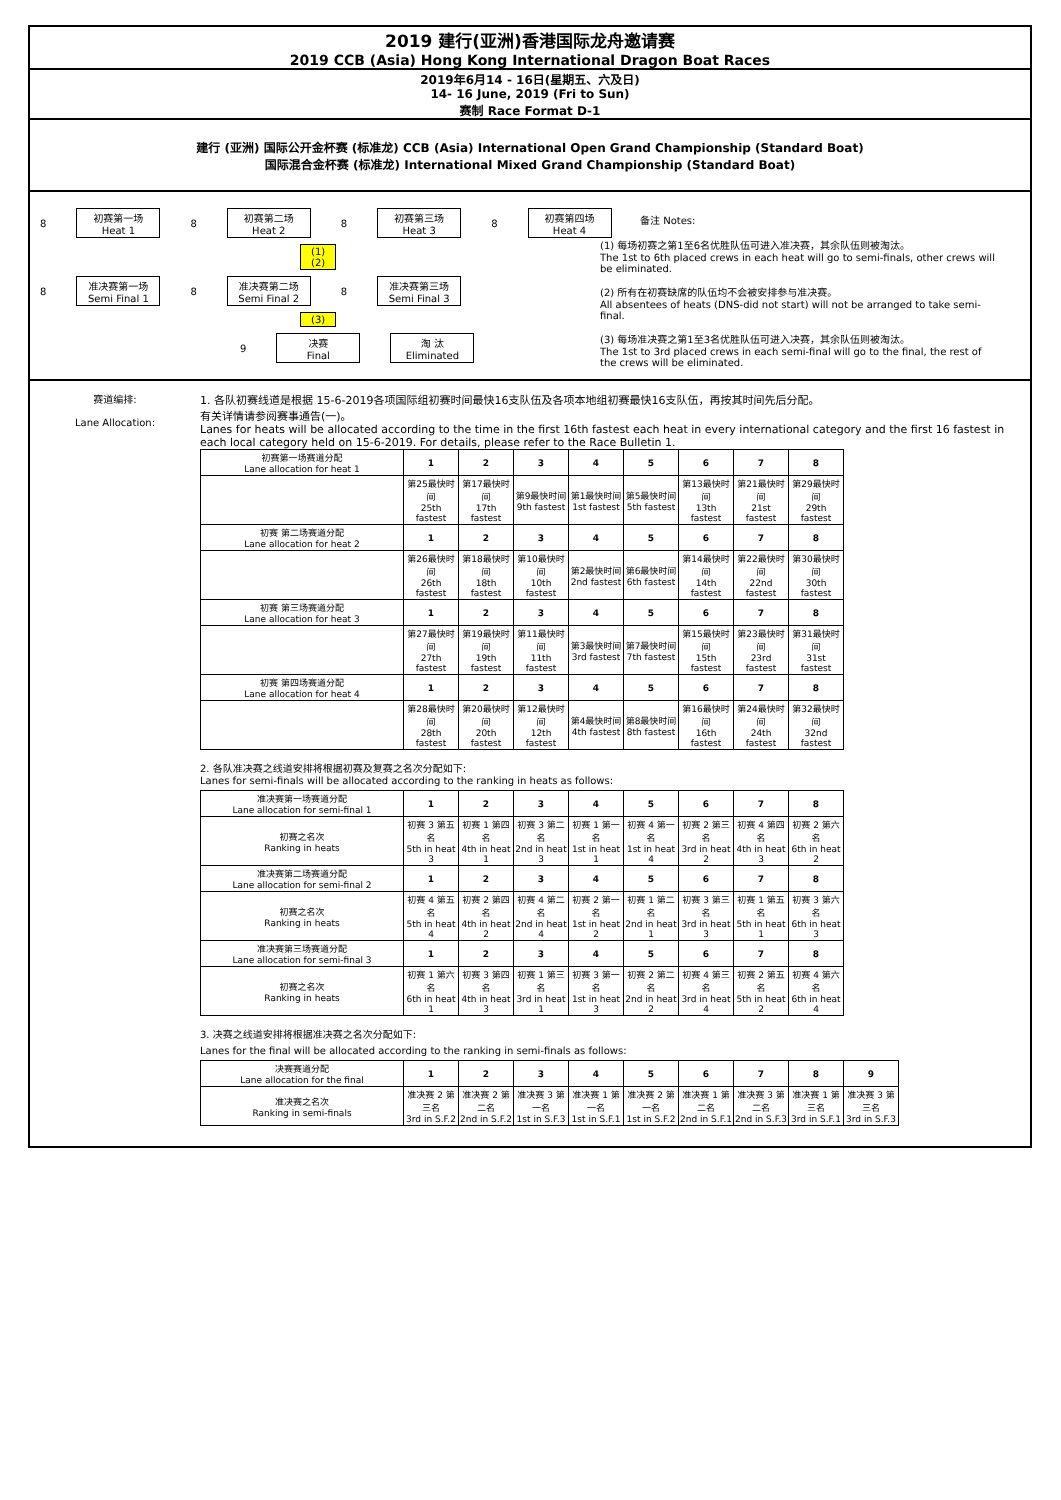2019 建行(亚洲)香港国际龙舟邀请赛
2019 CCB (Asia) Hong Kong International Dragon Boat Races
2019年6月14 - 16日(星期五、六及日)
14- 16 June, 2019 (Fri to Sun)
赛制 Race Format D-1
建行 (亚洲) 国际公开金杯赛 (标准龙) CCB (Asia) International Open Grand Championship (Standard Boat)
国际混合金杯赛 (标准龙) International Mixed Grand Championship (Standard Boat)
8 初赛第一场
Heat 1 8 初赛第二场
Heat 2 8 初赛第三场
Heat 3 8 初赛第四场
Heat 4
(1)
(2)
8 准决赛第一场
Semi Final 1 8 准决赛第二场
Semi Final 2 8 准决赛第三场
Semi Final 3
(3)
9 决赛
Final 淘 汰
Eliminated
备注 Notes:
(1) 每场初赛之第1至6名优胜队伍可进入准决赛，其余队伍则被淘汰。
The 1st to 6th placed crews in each heat will go to semi-finals, other crews will be eliminated.
(2) 所有在初赛缺席的队伍均不会被安排参与准决赛。
All absentees of heats (DNS-did not start) will not be arranged to take semi-final.
(3) 每场准决赛之第1至3名优胜队伍可进入决赛，其余队伍则被淘汰。
The 1st to 3rd placed crews in each semi-final will go to the final, the rest of the crews will be eliminated.
赛道编排:
Lane Allocation:
1. 各队初赛线道是根据 15-6-2019各项国际组初赛时间最快16支队伍及各项本地组初赛最快16支队伍，再按其时间先后分配。
有关详情请参阅赛事通告(一)。
Lanes for heats will be allocated according to the time in the first 16th fastest each heat in every international category and the first 16 fastest in each local category held on 15-6-2019. For details, please refer to the Race Bulletin 1.
| 初赛第一场赛道分配 Lane allocation for heat 1 | 1 | 2 | 3 | 4 | 5 | 6 | 7 | 8 |
| --- | --- | --- | --- | --- | --- | --- | --- | --- |
| | 第25最快时间 25th fastest | 第17最快时间 17th fastest | 第9最快时间 9th fastest | 第1最快时间 1st fastest | 第5最快时间 5th fastest | 第13最快时间 13th fastest | 第21最快时间 21st fastest | 第29最快时间 29th fastest |
| 初赛 第二场赛道分配 Lane allocation for heat 2 | 1 | 2 | 3 | 4 | 5 | 6 | 7 | 8 |
| | 第26最快时间 26th fastest | 第18最快时间 18th fastest | 第10最快时间 10th fastest | 第2最快时间 2nd fastest | 第6最快时间 6th fastest | 第14最快时间 14th fastest | 第22最快时间 22nd fastest | 第30最快时间 30th fastest |
| 初赛 第三场赛道分配 Lane allocation for heat 3 | 1 | 2 | 3 | 4 | 5 | 6 | 7 | 8 |
| | 第27最快时间 27th fastest | 第19最快时间 19th fastest | 第11最快时间 11th fastest | 第3最快时间 3rd fastest | 第7最快时间 7th fastest | 第15最快时间 15th fastest | 第23最快时间 23rd fastest | 第31最快时间 31st fastest |
| 初赛 第四场赛道分配 Lane allocation for heat 4 | 1 | 2 | 3 | 4 | 5 | 6 | 7 | 8 |
| | 第28最快时间 28th fastest | 第20最快时间 20th fastest | 第12最快时间 12th fastest | 第4最快时间 4th fastest | 第8最快时间 8th fastest | 第16最快时间 16th fastest | 第24最快时间 24th fastest | 第32最快时间 32nd fastest |
2. 各队准决赛之线道安排将根据初赛及复赛之名次分配如下:
Lanes for semi-finals will be allocated according to the ranking in heats as follows:
| 准决赛第一场赛道分配 Lane allocation for semi-final 1 | 1 | 2 | 3 | 4 | 5 | 6 | 7 | 8 |
| --- | --- | --- | --- | --- | --- | --- | --- | --- |
| 初赛之名次 Ranking in heats | 初赛 3 第五名 5th in heat 3 | 初赛 1 第四名 4th in heat 1 | 初赛 3 第二名 2nd in heat 3 | 初赛 1 第一名 1st in heat 1 | 初赛 4 第一名 1st in heat 4 | 初赛 2 第三名 3rd in heat 2 | 初赛 4 第四名 4th in heat 3 | 初赛 2 第六名 6th in heat 2 |
| 准决赛第二场赛道分配 Lane allocation for semi-final 2 | 1 | 2 | 3 | 4 | 5 | 6 | 7 | 8 |
| 初赛之名次 Ranking in heats | 初赛 4 第五名 5th in heat 4 | 初赛 2 第四名 4th in heat 2 | 初赛 4 第二名 2nd in heat 4 | 初赛 2 第一名 1st in heat 2 | 初赛 1 第二名 2nd in heat 1 | 初赛 3 第三名 3rd in heat 3 | 初赛 1 第五名 5th in heat 1 | 初赛 3 第六名 6th in heat 3 |
| 准决赛第三场赛道分配 Lane allocation for semi-final 3 | 1 | 2 | 3 | 4 | 5 | 6 | 7 | 8 |
| 初赛之名次 Ranking in heats | 初赛 1 第六名 6th in heat 1 | 初赛 3 第四名 4th in heat 3 | 初赛 1 第三名 3rd in heat 1 | 初赛 3 第一名 1st in heat 3 | 初赛 2 第二名 2nd in heat 2 | 初赛 4 第三名 3rd in heat 4 | 初赛 2 第五名 5th in heat 2 | 初赛 4 第六名 6th in heat 4 |
3. 决赛之线道安排将根据准决赛之名次分配如下:
Lanes for the final will be allocated according to the ranking in semi-finals as follows:
| 决赛赛道分配 Lane allocation for the final | 1 | 2 | 3 | 4 | 5 | 6 | 7 | 8 | 9 |
| --- | --- | --- | --- | --- | --- | --- | --- | --- | --- |
| 准决赛之名次 Ranking in semi-finals | 准决赛 2 第三名 3rd in S.F.2 | 准决赛 2 第二名 2nd in S.F.2 | 准决赛 3 第一名 1st in S.F.3 | 准决赛 1 第一名 1st in S.F.1 | 准决赛 2 第一名 1st in S.F.2 | 准决赛 1 第二名 2nd in S.F.1 | 准决赛 3 第二名 2nd in S.F.3 | 准决赛 1 第三名 3rd in S.F.1 | 准决赛 3 第三名 3rd in S.F.3 |